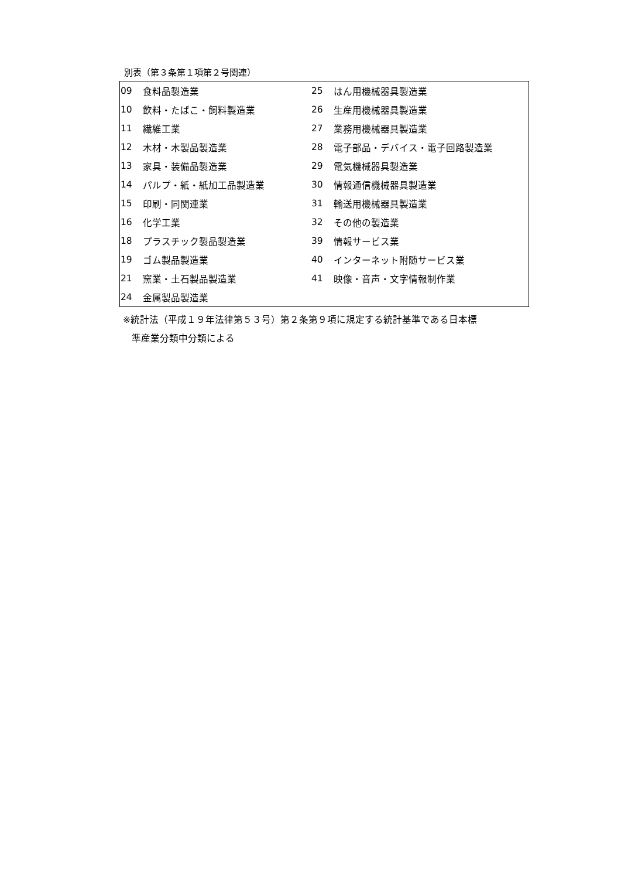別表（第３条第１項第２号関連）
| 09 | 食料品製造業 | 25 | はん用機械器具製造業 |
| 10 | 飲料・たばこ・飼料製造業 | 26 | 生産用機械器具製造業 |
| 11 | 繊維工業 | 27 | 業務用機械器具製造業 |
| 12 | 木材・木製品製造業 | 28 | 電子部品・デバイス・電子回路製造業 |
| 13 | 家具・装備品製造業 | 29 | 電気機械器具製造業 |
| 14 | パルプ・紙・紙加工品製造業 | 30 | 情報通信機械器具製造業 |
| 15 | 印刷・同関連業 | 31 | 輸送用機械器具製造業 |
| 16 | 化学工業 | 32 | その他の製造業 |
| 18 | プラスチック製品製造業 | 39 | 情報サービス業 |
| 19 | ゴム製品製造業 | 40 | インターネット附随サービス業 |
| 21 | 窯業・土石製品製造業 | 41 | 映像・音声・文字情報制作業 |
| 24 | 金属製品製造業 | | |
※統計法（平成１９年法律第５３号）第２条第９項に規定する統計基準である日本標
準産業分類中分類による